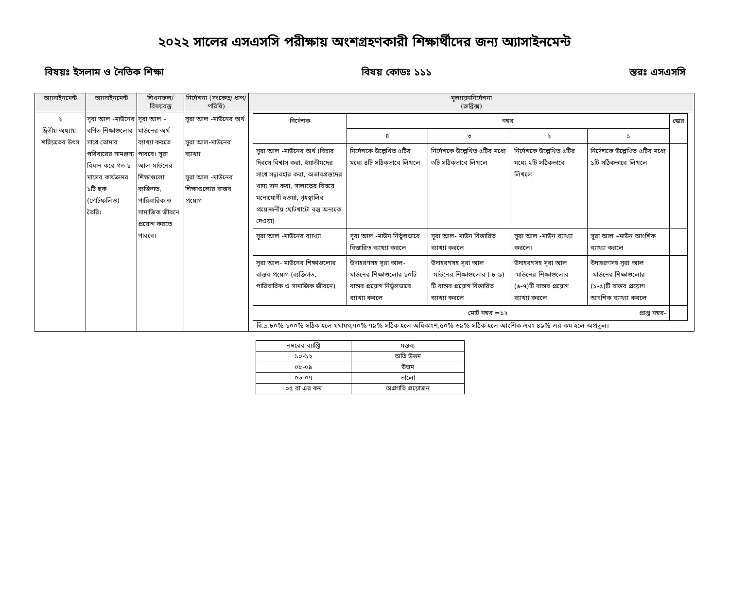২০২২ সালের এসএসসি পরীক্ষায় অংশগ্রহণকারী শিক্ষার্থীদের জন্য অ্যাসাইনমেন্ট
বিষয়ঃ ইসলাম ও নৈতিক শিক্ষা বিষয় কোডঃ ১১১ স্তরঃ এসএসসি
| অ্যাসাইনমেন্ট | অ্যাসাইনমেন্ট | শিখনফল/ বিষয়বস্তু | নির্দেশনা (সংকেত/ ধাপ/ পরিধি) | মূল্যায়ননির্দেশনা (রুব্রিক্স) |
| --- | --- | --- | --- | --- |
| ২ দ্বিতীয় অধ্যায়: শরিয়তের উৎস | সূরা আল -মাউনের বর্ণিত শিক্ষাগুলোর সাথে তোমার পরিবারের সামঞ্জস্য বিধান করে গত ১ মাসের কার্যক্রমর ১টি ছক (পোর্টফলিও) তৈরি। | সূরা আল –মাউনের অর্থ ব্যাখ্যা করতে পারবে। সূরা আল-মাউনের শিক্ষাগুলো ব্যক্তিগত, পারিবারিক ও সামাজিক জীবনে প্রয়োগ করতে পারবে। | সূরা আল -মাউনের অর্থ সূরা আল-মাউনের ব্যাখ্যা সূরা আল -মাউনের শিক্ষাগুলোর বাস্তব প্রয়োগ | / নির্দেশক / নম্বর / / / / স্কোর / / --- / --- / --- / --- / --- / --- / / / ৪ / ৩ / ২ / ১ / / / সূরা আল -মাউনের অর্থ (বিচার দিবসে বিশ্বাস করা, ইয়াতীমদের সাথে সদ্ব্যবহার করা, অভাবগ্রস্তদের খাদ্য দান করা, সালাতের বিষয়ে মনোযোগী হওয়া, গৃহস্থালির প্রয়োজনীয় ছোটখাটো বস্তু অন্যকে দেওয়া) / নির্দেশকে উল্লেখিত ৫টির মধ্যে ৪টি সঠিকভাবে লিখলে / নির্দেশকে উল্লেখিত ৫টির মধ্যে ৩টি সঠিকভাবে লিখলে / নির্দেশকে উল্লেখিত ৫টির মধ্যে ২টি সঠিকভাবে লিখলে / নির্দেশকে উল্লেখিত ৫টির মধ্যে ১টি সঠিকভাবে লিখলে / / / সূরা আল -মাউনের ব্যাখ্যা / সূরা আল -মাউন নির্ভুলভাবে বিস্তারিত ব্যাখ্যা করলে / সূরা আল- মাউন বিস্তারিত ব্যাখ্যা করলে / সূরা আল -মাউন ব্যাখ্যা করলে। / সূরা আল –মাউন আংশিক ব্যাখ্যা করলে / / / সূরা আল- মাউনের শিক্ষাগুলোর বাস্তব প্রয়োগ (ব্যক্তিগত, পারিবারিক ও সামাজিক জীবনে) / উদাহরণসহ সূরা আল-মাউনের শিক্ষাগুলোর ১০টি বাস্তব প্রয়োগ নির্ভুলভাবে ব্যাখ্যা করলে / উদাহরণসহ সূরা আল -মাউনের শিক্ষাগুলোর ( ৮-৯) টি বাস্তব প্রয়োগ বিস্তারিত ব্যাখ্যা করলে / উদাহরণসহ সূরা আল -মাউনের শিক্ষাগুলোর (৬-৭)টি বাস্তব প্রয়োগ ব্যাখ্যা করলে / উদাহরণসহ সূরা আল -মাউনের শিক্ষাগুলোর (১-৫)টি বাস্তব প্রয়োগ আংশিক ব্যাখ্যা করলে / / / মোট নম্বর =১২ / / / প্রাপ্ত নম্বর- / / / বি.দ্র.৮০%-১০০% সঠিক হলে যথাযথ,৭০%-৭৯% সঠিক হলে অধিকাংশ,৫০%-৬৯% সঠিক হলে আংশিক এবং ৪৯% এর কম হলে অপ্রতুল। |
| নম্বরের ব্যাপ্তি | মন্তব্য |
| --- | --- |
| ১০-১২ | অতি উত্তম |
| ০৮-০৯ | উত্তম |
| ০৬-০৭ | ভালো |
| ০৫ বা এর কম | অগ্রগতি প্রয়োজন |